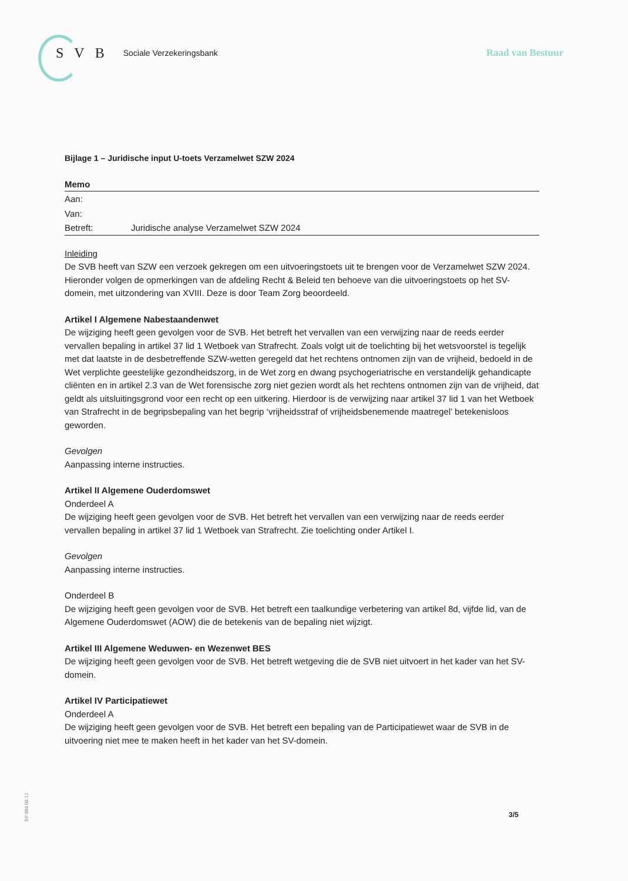SVB
Sociale Verzekeringsbank
Raad van Bestuur
Bijlage 1 – Juridische input U-toets Verzamelwet SZW 2024
Memo
Aan:
Van:
Betreft: Juridische analyse Verzamelwet SZW 2024
Inleiding
De SVB heeft van SZW een verzoek gekregen om een uitvoeringstoets uit te brengen voor de Verzamelwet SZW 2024. Hieronder volgen de opmerkingen van de afdeling Recht & Beleid ten behoeve van die uitvoeringstoets op het SV-domein, met uitzondering van XVIII. Deze is door Team Zorg beoordeeld.
Artikel I Algemene Nabestaandenwet
De wijziging heeft geen gevolgen voor de SVB. Het betreft het vervallen van een verwijzing naar de reeds eerder vervallen bepaling in artikel 37 lid 1 Wetboek van Strafrecht. Zoals volgt uit de toelichting bij het wetsvoorstel is tegelijk met dat laatste in de desbetreffende SZW-wetten geregeld dat het rechtens ontnomen zijn van de vrijheid, bedoeld in de Wet verplichte geestelijke gezondheidszorg, in de Wet zorg en dwang psychogeriatrische en verstandelijk gehandicapte cliënten en in artikel 2.3 van de Wet forensische zorg niet gezien wordt als het rechtens ontnomen zijn van de vrijheid, dat geldt als uitsluitingsgrond voor een recht op een uitkering. Hierdoor is de verwijzing naar artikel 37 lid 1 van het Wetboek van Strafrecht in de begripsbepaling van het begrip ‘vrijheidsstraf of vrijheidsbenemende maatregel’ betekenisloos geworden.
Gevolgen
Aanpassing interne instructies.
Artikel II Algemene Ouderdomswet
Onderdeel A
De wijziging heeft geen gevolgen voor de SVB. Het betreft het vervallen van een verwijzing naar de reeds eerder vervallen bepaling in artikel 37 lid 1 Wetboek van Strafrecht. Zie toelichting onder Artikel I.
Gevolgen
Aanpassing interne instructies.
Onderdeel B
De wijziging heeft geen gevolgen voor de SVB. Het betreft een taalkundige verbetering van artikel 8d, vijfde lid, van de Algemene Ouderdomswet (AOW) die de betekenis van de bepaling niet wijzigt.
Artikel III Algemene Weduwen- en Wezenwet BES
De wijziging heeft geen gevolgen voor de SVB. Het betreft wetgeving die de SVB niet uitvoert in het kader van het SV-domein.
Artikel IV Participatiewet
Onderdeel A
De wijziging heeft geen gevolgen voor de SVB. Het betreft een bepaling van de Participatiewet waar de SVB in de uitvoering niet mee te maken heeft in het kader van het SV-domein.
BP 004 08.12
3/5